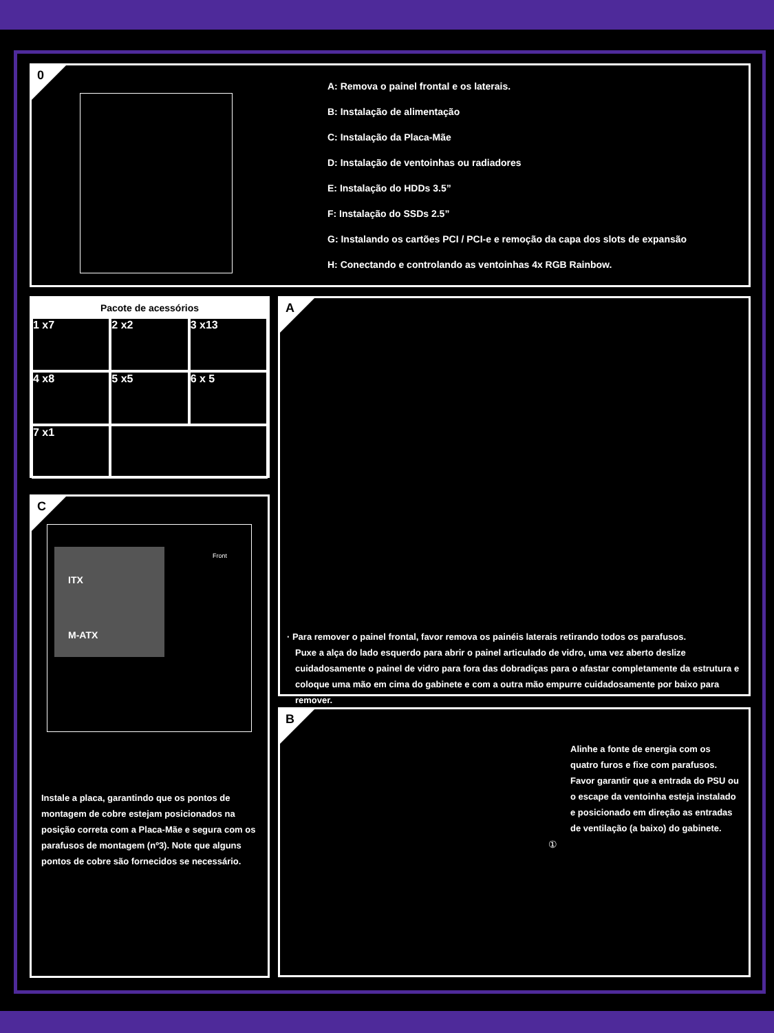0
A: Remova o painel frontal e os laterais.
B: Instalação de alimentação
C: Instalação da Placa-Mãe
D: Instalação de ventoinhas ou radiadores
E: Instalação do HDDs 3.5”
F: Instalação do SSDs 2.5”
G: Instalando os cartões PCI / PCI-e e remoção da capa dos slots de expansão
H: Conectando e controlando as ventoinhas 4x RGB Rainbow.
Pacote de acessórios
1 x7
2 x2
3 x13
4 x8
5 x5
6 x 5
7 x1
A
· Para remover o painel frontal, favor remova os painéis laterais retirando todos os parafusos.
Puxe a alça do lado esquerdo para abrir o painel articulado de vidro, uma vez aberto deslize cuidadosamente o painel de vidro para fora das dobradiças para o afastar completamente da estrutura e coloque uma mão em cima do gabinete e com a outra mão empurre cuidadosamente por baixo para remover.
C
ITX
M-ATX
Front
Instale a placa, garantindo que os pontos de montagem de cobre estejam posicionados na posição correta com a Placa-Mãe e segura com os parafusos de montagem (nº3). Note que alguns pontos de cobre são fornecidos se necessário.
B
Alinhe a fonte de energia com os quatro furos e fixe com parafusos. Favor garantir que a entrada do PSU ou o escape da ventoinha esteja instalado e posicionado em direção as entradas de ventilação (a baixo) do gabinete.
①